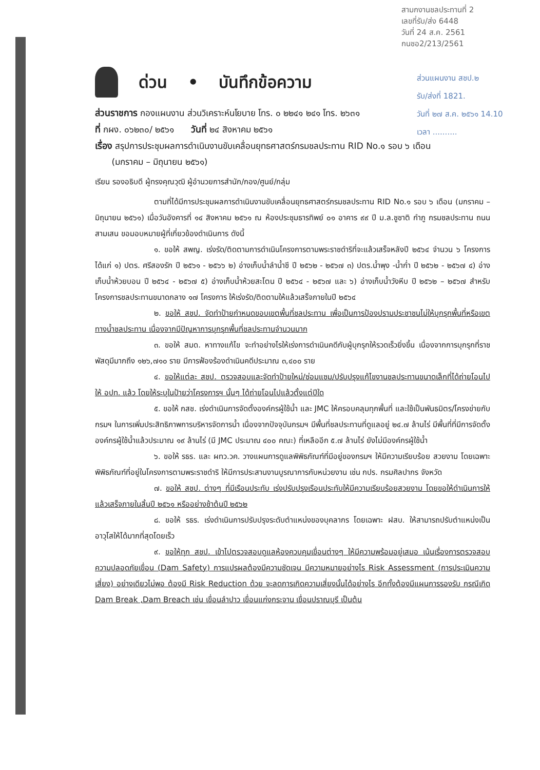สามกงานชลประทานที่ 2
เลขที่รับ/ส่ง 6448
วันที่ 24 ส.ค. 2561
กนชอ2/213/2561
ส่วนแผนงาน สชป.๒
รับ/ส่งที่ 1821.
วันที่ ๒๗ ส.ค. ๒๕๖๑ 14.10
เวลา ..........
ด่วน • บันทึกข้อความ
ส่วนราชการ กองแผนงาน ส่วนวิเคราะห์นโยบาย โทร. ๐ ๒๒๔๑ ๒๔๑ โทร. ๒๖๓๑
ที่ กผง. ๐๖๒๓๐/ ๒๕๖๑ วันที่ ๒๔ สิงหาคม ๒๕๖๑
เรื่อง สรุปการประชุมผลการดำเนินงานขับเคลื่อนยุทธศาสตร์กรมชลประทาน RID No.๑ รอบ ๖ เดือน
(มกราคม – มิถุนายน ๒๕๖๑)
เรียน รองอธิบดี ผู้ทรงคุณวุฒิ ผู้อำนวยการสำนัก/กอง/ศูนย์/กลุ่ม
ตามที่ได้มีการประชุมผลการดำเนินงานขับเคลื่อนยุทธศาสตร์กรมชลประทาน RID No.๑ รอบ ๖ เดือน (มกราคม – มิถุนายน ๒๕๖๑) เมื่อวันอังคารที่ ๑๔ สิงหาคม ๒๕๖๑ ณ ห้องประชุมธารทิพย์ ๐๑ อาคาร ๙๙ ปี ม.ล.ชูชาติ กำภู กรมชลประทาน ถนนสามเสน ขอมอบหมายผู้ที่เกี่ยวข้องดำเนินการ ดังนี้
๑. ขอให้ สพญ. เร่งรัด/ติดตามการดำเนินโครงการตามพระราชดำริที่จะแล้วเสร็จหลังปี ๒๕๖๔ จำนวน ๖ โครงการ ได้แก่ ๑) ปตร. ศรีสองรัก ปี ๒๕๖๑ - ๒๕๖๖ ๒) อ่างเก็บน้ำลำน้ำชี ปี ๒๕๖๒ - ๒๕๖๗ ๓) ปตร.น้ำพุง -น้ำก่ำ ปี ๒๕๖๒ - ๒๕๖๗ ๔) อ่างเก็บน้ำห้วยบอน ปี ๒๕๖๔ - ๒๕๖๗ ๕) อ่างเก็บน้ำห้วยสะโตน ปี ๒๕๖๔ - ๒๕๖๗ และ ๖) อ่างเก็บน้ำวังหีบ ปี ๒๕๖๒ – ๒๕๖๗ สำหรับโครงการชลประทานขนาดกลาง ๑๗ โครงการ ให้เร่งรัด/ติดตามให้แล้วเสร็จภายในปี ๒๕๖๔
๒. ขอให้ สชป. จัดทำป้ายกำหนดขอบเขตพื้นที่ชลประทาน เพื่อเป็นการป้องปรามประชาชนไม่ให้บุกรุกพื้นที่หรือเขตทางน้ำชลประทาน เนื่องจากมีปัญหาการบุกรุกพื้นที่ชลประทานจำนวนมาก
๓. ขอให้ สมด. หาทางแก้ไข จะทำอย่างไรให้เร่งการดำเนินคดีกับผู้บุกรุกให้รวดเร็วยิ่งขึ้น เนื่องจากการบุกรุกที่ราชพัสดุมีมากถึง ๑๒๖,๗๑๐ ราย มีการฟ้องร้องดำเนินคดีประมาณ ๓,๔๐๐ ราย
๔. ขอให้แต่ละ สชป. ตรวจสอบและจัดทำป้ายใหม่/ซ่อมแซม/ปรับปรุงแก้ไขงานชลประทานขนาดเล็กที่ได้ถ่ายโอนไปให้ อปท. แล้ว โดยให้ระบุในป้ายว่าโครงการฯ นั้นๆ ได้ถ่ายโอนไปแล้วตั้งแต่ปีใด
๕. ขอให้ กสช. เร่งดำเนินการจัดตั้งองค์กรผู้ใช้น้ำ และ JMC ให้ครอบคลุมทุกพื้นที่ และใช้เป็นพันธมิตร/โครงข่ายกับกรมฯ ในการเพิ่มประสิทธิภาพการบริหารจัดการน้ำ เนื่องจากปัจจุบันกรมฯ มีพื้นที่ชลประทานที่ดูแลอยู่ ๒๔.๗ ล้านไร่ มีพื้นที่ที่มีการจัดตั้งองค์กรผู้ใช้น้ำแล้วประมาณ ๑๙ ล้านไร่ (มี JMC ประมาณ ๔๐๐ คณะ) ที่เหลืออีก ๕.๗ ล้านไร่ ยังไม่มีองค์กรผู้ใช้น้ำ
๖. ขอให้ รธร. และ ผทว.วค. วางแผนการดูแลพิพิธภัณฑ์ที่มีอยู่ของกรมฯ ให้มีความเรียบร้อย สวยงาม โดยเฉพาะพิพิธภัณฑ์ที่อยู่ในโครงการตามพระราชดำริ ให้มีการประสานงานบูรณาการกับหน่วยงาน เช่น กปร. กรมศิลปากร จังหวัด
๗. ขอให้ สชป. ต่างๆ ที่มีเรือนประทับ เร่งปรับปรุงเรือนประทับให้มีความเรียบร้อยสวยงาม โดยขอให้ดำเนินการให้แล้วเสร็จภายในสิ้นปี ๒๕๖๑ หรืออย่างช้าต้นปี ๒๕๖๒
๘. ขอให้ รธร. เร่งดำเนินการปรับปรุงระดับตำแหน่งของบุคลากร โดยเฉพาะ ฝสบ. ให้สามารถปรับตำแหน่งเป็นอาวุโสให้ได้มากที่สุดโดยเร็ว
๙. ขอให้ทุก สชป. เข้าไปตรวจสอบดูแลห้องควบคุมเขื่อนต่างๆ ให้มีความพร้อมอยู่เสมอ เน้นเรื่องการตรวจสอบความปลอดภัยเขื่อน (Dam Safety) การแปรผลต้องมีความชัดเจน มีความหมายอย่างไร Risk Assessment (การประเมินความเสี่ยง) อย่างเดียวไม่พอ ต้องมี Risk Reduction ด้วย จะลดการเกิดความเสี่ยงนั้นได้อย่างไร อีกทั้งต้องมีแผนการรองรับ กรณีเกิด Dam Break ,Dam Breach เช่น เขื่อนลำปาว เขื่อนแก่งกระจาน เขื่อนปราณบุรี เป็นต้น